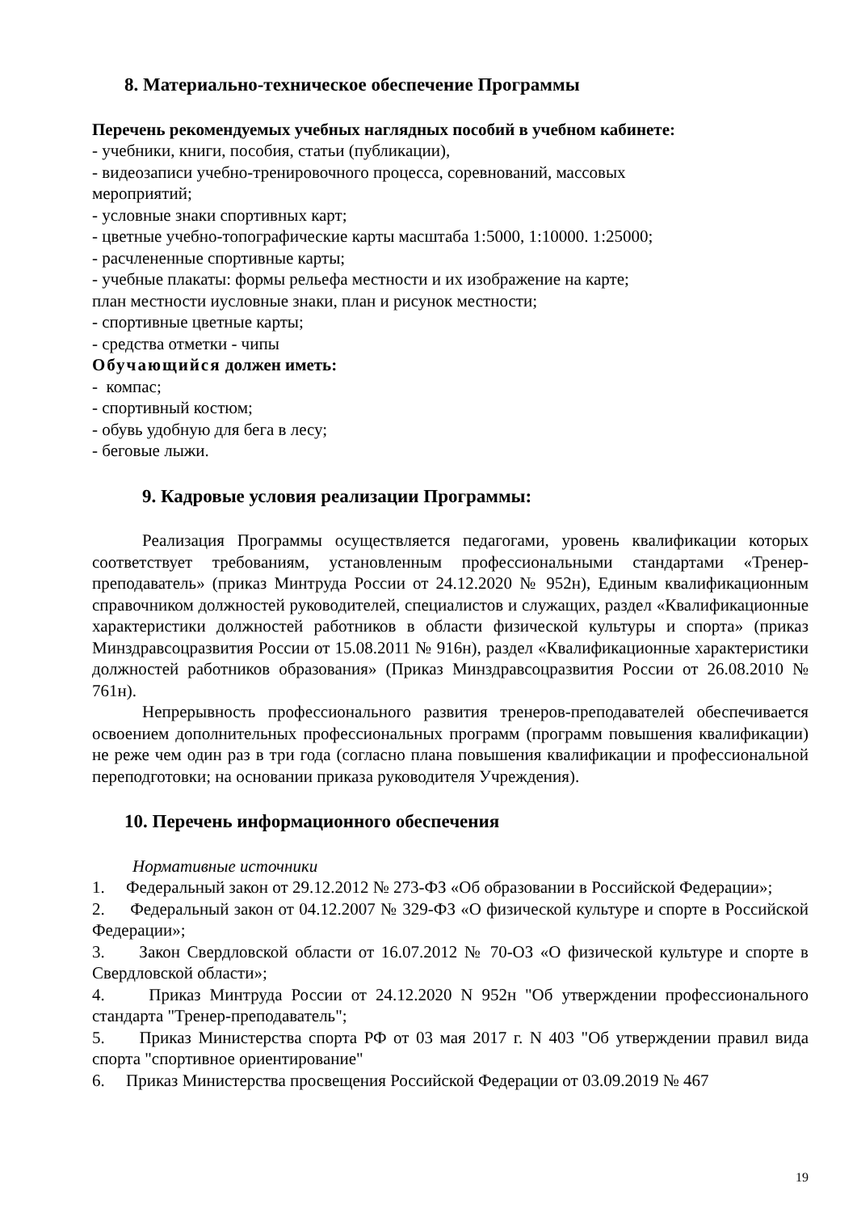8. Материально-техническое обеспечение Программы
Перечень рекомендуемых учебных наглядных пособий в учебном кабинете:
- учебники, книги, пособия, статьи (публикации),
- видеозаписи учебно-тренировочного процесса, соревнований, массовых
мероприятий;
- условные знаки спортивных карт;
- цветные учебно-топографические карты масштаба 1:5000, 1:10000. 1:25000;
- расчлененные спортивные карты;
- учебные плакаты: формы рельефа местности и их изображение на карте;
план местности иусловные знаки, план и рисунок местности;
- спортивные цветные карты;
- средства отметки - чипы
Обучающийся должен иметь:
- компас;
- спортивный костюм;
- обувь удобную для бега в лесу;
- беговые лыжи.
9. Кадровые условия реализации Программы:
Реализация Программы осуществляется педагогами, уровень квалификации которых соответствует требованиям, установленным профессиональными стандартами «Тренер-преподаватель» (приказ Минтруда России от 24.12.2020 № 952н), Единым квалификационным справочником должностей руководителей, специалистов и служащих, раздел «Квалификационные характеристики должностей работников в области физической культуры и спорта» (приказ Минздравсоцразвития России от 15.08.2011 № 916н), раздел «Квалификационные характеристики должностей работников образования» (Приказ Минздравсоцразвития России от 26.08.2010 № 761н).
Непрерывность профессионального развития тренеров-преподавателей обеспечивается освоением дополнительных профессиональных программ (программ повышения квалификации) не реже чем один раз в три года (согласно плана повышения квалификации и профессиональной переподготовки; на основании приказа руководителя Учреждения).
10. Перечень информационного обеспечения
Нормативные источники
1. Федеральный закон от 29.12.2012 № 273-ФЗ «Об образовании в Российской Федерации»;
2. Федеральный закон от 04.12.2007 № 329-ФЗ «О физической культуре и спорте в Российской Федерации»;
3. Закон Свердловской области от 16.07.2012 № 70-ОЗ «О физической культуре и спорте в Свердловской области»;
4. Приказ Минтруда России от 24.12.2020 N 952н "Об утверждении профессионального стандарта "Тренер-преподаватель";
5. Приказ Министерства спорта РФ от 03 мая 2017 г. N 403 "Об утверждении правил вида спорта "спортивное ориентирование"
6. Приказ Министерства просвещения Российской Федерации от 03.09.2019 № 467
19